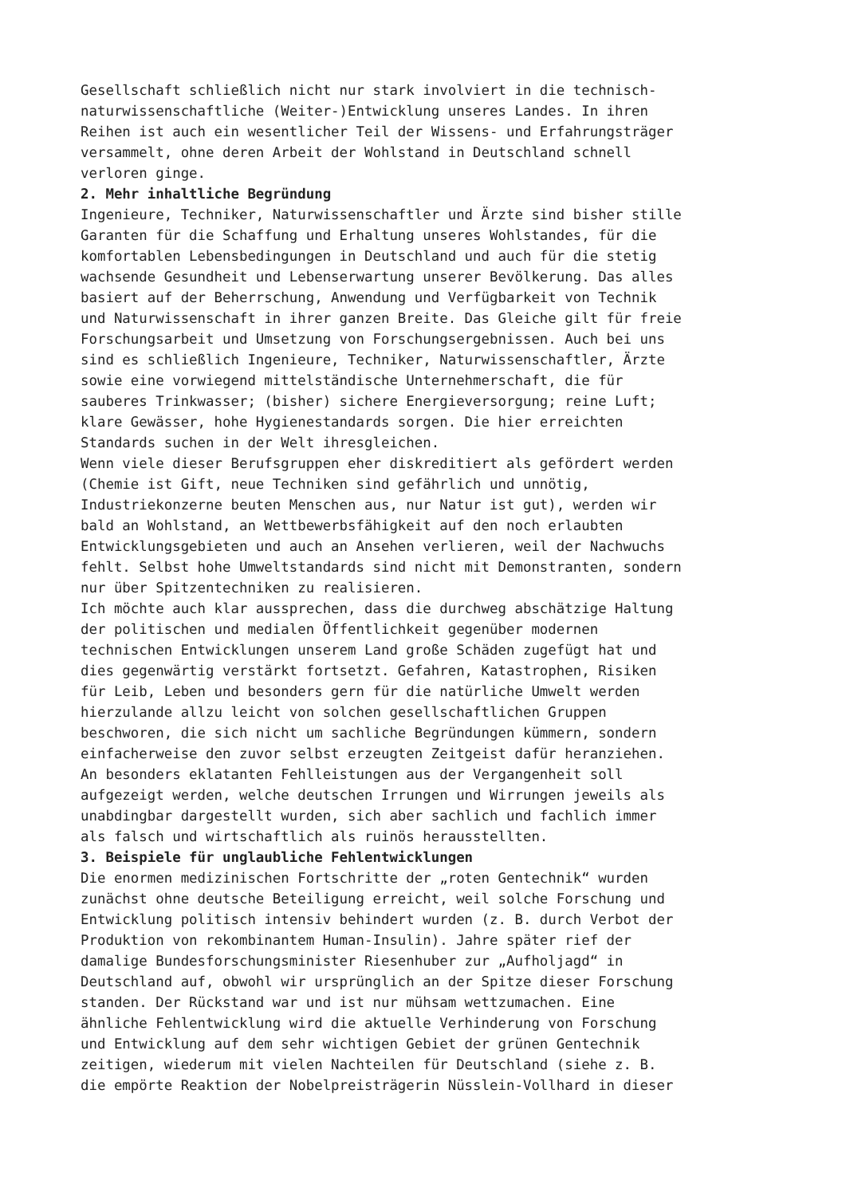Gesellschaft schließlich nicht nur stark involviert in die technisch- naturwissenschaftliche (Weiter-)Entwicklung unseres Landes. In ihren Reihen ist auch ein wesentlicher Teil der Wissens- und Erfahrungsträger versammelt, ohne deren Arbeit der Wohlstand in Deutschland schnell verloren ginge.
2. Mehr inhaltliche Begründung
Ingenieure, Techniker, Naturwissenschaftler und Ärzte sind bisher stille Garanten für die Schaffung und Erhaltung unseres Wohlstandes, für die komfortablen Lebensbedingungen in Deutschland und auch für die stetig wachsende Gesundheit und Lebenserwartung unserer Bevölkerung. Das alles basiert auf der Beherrschung, Anwendung und Verfügbarkeit von Technik und Naturwissenschaft in ihrer ganzen Breite. Das Gleiche gilt für freie Forschungsarbeit und Umsetzung von Forschungsergebnissen. Auch bei uns sind es schließlich Ingenieure, Techniker, Naturwissenschaftler, Ärzte sowie eine vorwiegend mittelständische Unternehmerschaft, die für sauberes Trinkwasser; (bisher) sichere Energieversorgung; reine Luft; klare Gewässer, hohe Hygienestandards sorgen. Die hier erreichten Standards suchen in der Welt ihresgleichen.
Wenn viele dieser Berufsgruppen eher diskreditiert als gefördert werden (Chemie ist Gift, neue Techniken sind gefährlich und unnötig, Industriekonzerne beuten Menschen aus, nur Natur ist gut), werden wir bald an Wohlstand, an Wettbewerbsfähigkeit auf den noch erlaubten Entwicklungsgebieten und auch an Ansehen verlieren, weil der Nachwuchs fehlt. Selbst hohe Umweltstandards sind nicht mit Demonstranten, sondern nur über Spitzentechniken zu realisieren.
Ich möchte auch klar aussprechen, dass die durchweg abschätzige Haltung der politischen und medialen Öffentlichkeit gegenüber modernen technischen Entwicklungen unserem Land große Schäden zugefügt hat und dies gegenwärtig verstärkt fortsetzt. Gefahren, Katastrophen, Risiken für Leib, Leben und besonders gern für die natürliche Umwelt werden hierzulande allzu leicht von solchen gesellschaftlichen Gruppen beschworen, die sich nicht um sachliche Begründungen kümmern, sondern einfacherweise den zuvor selbst erzeugten Zeitgeist dafür heranziehen. An besonders eklatanten Fehlleistungen aus der Vergangenheit soll aufgezeigt werden, welche deutschen Irrungen und Wirrungen jeweils als unabdingbar dargestellt wurden, sich aber sachlich und fachlich immer als falsch und wirtschaftlich als ruinös herausstellten.
3. Beispiele für unglaubliche Fehlentwicklungen
Die enormen medizinischen Fortschritte der „roten Gentechnik“ wurden zunächst ohne deutsche Beteiligung erreicht, weil solche Forschung und Entwicklung politisch intensiv behindert wurden (z. B. durch Verbot der Produktion von rekombinantem Human-Insulin). Jahre später rief der damalige Bundesforschungsminister Riesenhuber zur „Aufholjagd“ in Deutschland auf, obwohl wir ursprünglich an der Spitze dieser Forschung standen. Der Rückstand war und ist nur mühsam wettzumachen. Eine ähnliche Fehlentwicklung wird die aktuelle Verhinderung von Forschung und Entwicklung auf dem sehr wichtigen Gebiet der grünen Gentechnik zeitigen, wiederum mit vielen Nachteilen für Deutschland (siehe z. B. die empörte Reaktion der Nobelpreisträgerin Nüsslein-Vollhard in dieser